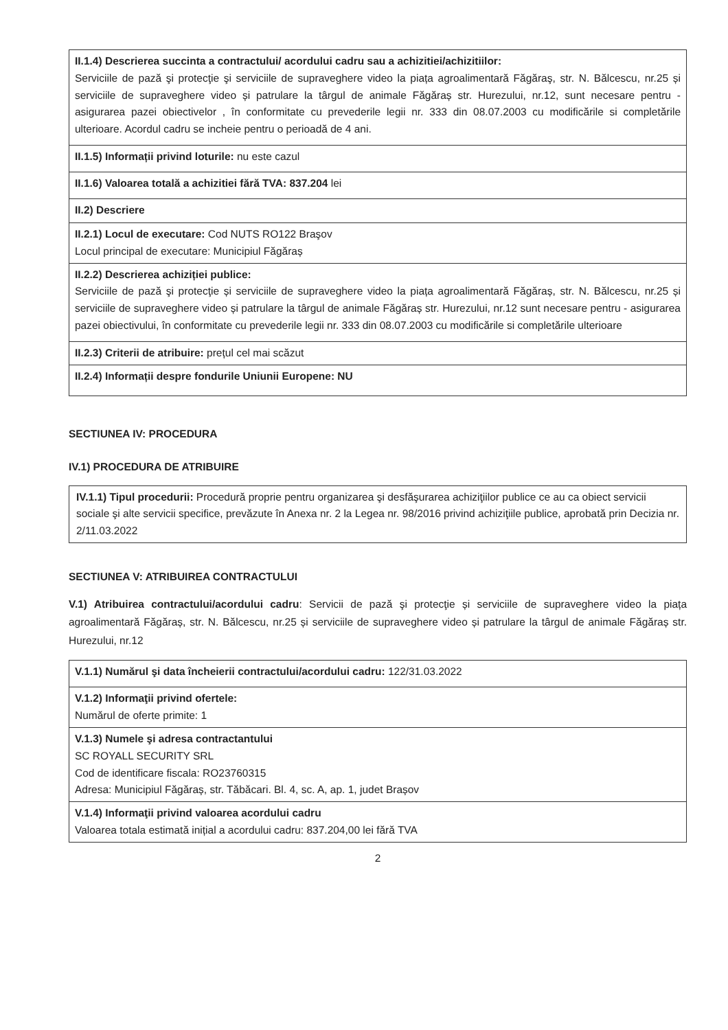| II.1.4) Descrierea succinta a contractului/ acordului cadru sau a achizitiei/achizitiilor: Serviciile de pază şi protecţie şi serviciile de supraveghere video la piața agroalimentară Făgăraş, str. N. Bălcescu, nr.25 și serviciile de supraveghere video și patrulare la târgul de animale Făgăraș str. Hurezului, nr.12, sunt necesare pentru - asigurarea pazei obiectivelor , în conformitate cu prevederile legii nr. 333 din 08.07.2003 cu modificările si completările ulterioare. Acordul cadru se incheie pentru o perioadă de 4 ani. |
| II.1.5) Informații privind loturile: nu este cazul |
| II.1.6) Valoarea totală a achizitiei fără TVA: 837.204 lei |
| II.2) Descriere |
| II.2.1) Locul de executare: Cod NUTS RO122 Braşov Locul principal de executare: Municipiul Făgăraș |
| II.2.2) Descrierea achiziției publice: Serviciile de pază şi protecţie și serviciile de supraveghere video la piața agroalimentară Făgăraș, str. N. Bălcescu, nr.25 și serviciile de supraveghere video și patrulare la târgul de animale Făgăraș str. Hurezului, nr.12 sunt necesare pentru - asigurarea pazei obiectivului, în conformitate cu prevederile legii nr. 333 din 08.07.2003 cu modificările si completările ulterioare |
| II.2.3) Criterii de atribuire: prețul cel mai scăzut |
| II.2.4) Informații despre fondurile Uniunii Europene: NU |
SECTIUNEA IV: PROCEDURA
IV.1) PROCEDURA DE ATRIBUIRE
IV.1.1) Tipul procedurii: Procedură proprie pentru organizarea şi desfăşurarea achiziţiilor publice ce au ca obiect servicii sociale şi alte servicii specifice, prevăzute în Anexa nr. 2 la Legea nr. 98/2016 privind achiziţiile publice, aprobată prin Decizia nr. 2/11.03.2022
SECTIUNEA V: ATRIBUIREA CONTRACTULUI
V.1) Atribuirea contractului/acordului cadru: Servicii de pază şi protecţie și serviciile de supraveghere video la piața agroalimentară Făgăraș, str. N. Bălcescu, nr.25 și serviciile de supraveghere video și patrulare la târgul de animale Făgăraș str. Hurezului, nr.12
| V.1.1) Numărul şi data încheierii contractului/acordului cadru: 122/31.03.2022 |
| V.1.2) Informaţii privind ofertele: Numărul de oferte primite: 1 |
| V.1.3) Numele şi adresa contractantului SC ROYALL SECURITY SRL Cod de identificare fiscala: RO23760315 Adresa: Municipiul Făgăraș, str. Tăbăcari. Bl. 4, sc. A, ap. 1, judet Brașov |
| V.1.4) Informaţii privind valoarea acordului cadru Valoarea totala estimată inițial a acordului cadru: 837.204,00 lei fără TVA |
2